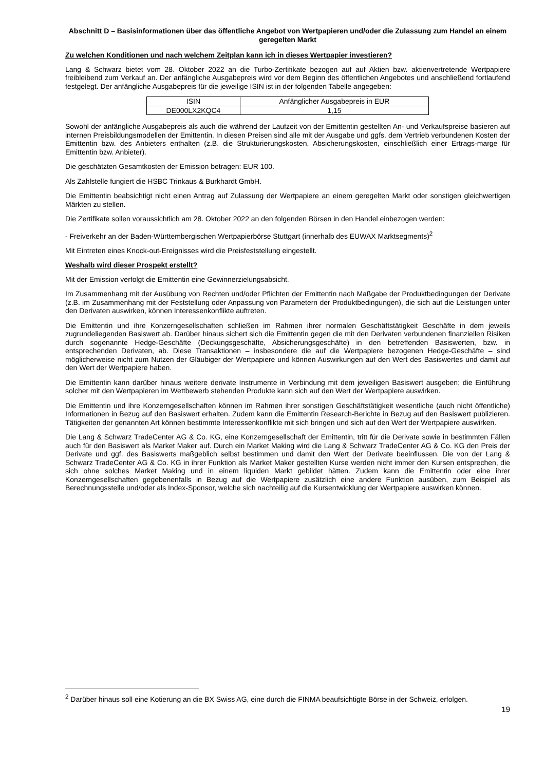Abschnitt D – Basisinformationen über das öffentliche Angebot von Wertpapieren und/oder die Zulassung zum Handel an einem geregelten Markt
Zu welchen Konditionen und nach welchem Zeitplan kann ich in dieses Wertpapier investieren?
Lang & Schwarz bietet vom 28. Oktober 2022 an die Turbo-Zertifikate bezogen auf auf Aktien bzw. aktienvertretende Wertpapiere freibleibend zum Verkauf an. Der anfängliche Ausgabepreis wird vor dem Beginn des öffentlichen Angebotes und anschließend fortlaufend festgelegt. Der anfängliche Ausgabepreis für die jeweilige ISIN ist in der folgenden Tabelle angegeben:
| ISIN | Anfänglicher Ausgabepreis in EUR |
| DE000LX2KQC4 | 1,15 |
Sowohl der anfängliche Ausgabepreis als auch die während der Laufzeit von der Emittentin gestellten An- und Verkaufspreise basieren auf internen Preisbildungsmodellen der Emittentin. In diesen Preisen sind alle mit der Ausgabe und ggfs. dem Vertrieb verbundenen Kosten der Emittentin bzw. des Anbieters enthalten (z.B. die Strukturierungskosten, Absicherungskosten, einschließlich einer Ertrags-marge für Emittentin bzw. Anbieter).
Die geschätzten Gesamtkosten der Emission betragen: EUR 100.
Als Zahlstelle fungiert die HSBC Trinkaus & Burkhardt GmbH.
Die Emittentin beabsichtigt nicht einen Antrag auf Zulassung der Wertpapiere an einem geregelten Markt oder sonstigen gleichwertigen Märkten zu stellen.
Die Zertifikate sollen voraussichtlich am 28. Oktober 2022 an den folgenden Börsen in den Handel einbezogen werden:
- Freiverkehr an der Baden-Württembergischen Wertpapierbörse Stuttgart (innerhalb des EUWAX Marktsegments)<sup>2</sup>
Mit Eintreten eines Knock-out-Ereignisses wird die Preisfeststellung eingestellt.
Weshalb wird dieser Prospekt erstellt?
Mit der Emission verfolgt die Emittentin eine Gewinnerzielungsabsicht.
Im Zusammenhang mit der Ausübung von Rechten und/oder Pflichten der Emittentin nach Maßgabe der Produktbedingungen der Derivate (z.B. im Zusammenhang mit der Feststellung oder Anpassung von Parametern der Produktbedingungen), die sich auf die Leistungen unter den Derivaten auswirken, können Interessenkonflikte auftreten.
Die Emittentin und ihre Konzerngesellschaften schließen im Rahmen ihrer normalen Geschäftstätigkeit Geschäfte in dem jeweils zugrundeliegenden Basiswert ab. Darüber hinaus sichert sich die Emittentin gegen die mit den Derivaten verbundenen finanziellen Risiken durch sogenannte Hedge-Geschäfte (Deckungsgeschäfte, Absicherungsgeschäfte) in den betreffenden Basiswerten, bzw. in entsprechenden Derivaten, ab. Diese Transaktionen – insbesondere die auf die Wertpapiere bezogenen Hedge-Geschäfte – sind möglicherweise nicht zum Nutzen der Gläubiger der Wertpapiere und können Auswirkungen auf den Wert des Basiswertes und damit auf den Wert der Wertpapiere haben.
Die Emittentin kann darüber hinaus weitere derivate Instrumente in Verbindung mit dem jeweiligen Basiswert ausgeben; die Einführung solcher mit den Wertpapieren im Wettbewerb stehenden Produkte kann sich auf den Wert der Wertpapiere auswirken.
Die Emittentin und ihre Konzerngesellschaften können im Rahmen ihrer sonstigen Geschäftstätigkeit wesentliche (auch nicht öffentliche) Informationen in Bezug auf den Basiswert erhalten. Zudem kann die Emittentin Research-Berichte in Bezug auf den Basiswert publizieren. Tätigkeiten der genannten Art können bestimmte Interessenkonflikte mit sich bringen und sich auf den Wert der Wertpapiere auswirken.
Die Lang & Schwarz TradeCenter AG & Co. KG, eine Konzerngesellschaft der Emittentin, tritt für die Derivate sowie in bestimmten Fällen auch für den Basiswert als Market Maker auf. Durch ein Market Making wird die Lang & Schwarz TradeCenter AG & Co. KG den Preis der Derivate und ggf. des Basiswerts maßgeblich selbst bestimmen und damit den Wert der Derivate beeinflussen. Die von der Lang & Schwarz TradeCenter AG & Co. KG in ihrer Funktion als Market Maker gestellten Kurse werden nicht immer den Kursen entsprechen, die sich ohne solches Market Making und in einem liquiden Markt gebildet hätten. Zudem kann die Emittentin oder eine ihrer Konzerngesellschaften gegebenenfalls in Bezug auf die Wertpapiere zusätzlich eine andere Funktion ausüben, zum Beispiel als Berechnungsstelle und/oder als Index-Sponsor, welche sich nachteilig auf die Kursentwicklung der Wertpapiere auswirken können.
<sup>2</sup> Darüber hinaus soll eine Kotierung an die BX Swiss AG, eine durch die FINMA beaufsichtigte Börse in der Schweiz, erfolgen.
19